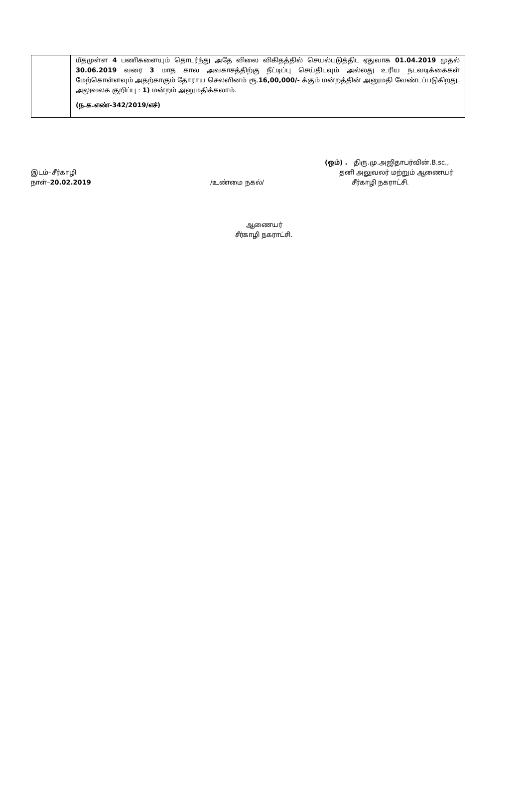| | மீதமுள்ள 4 பணிகளையும் தொடர்ந்து அதே விலை விகிதத்தில் செயல்படுத்திட ஏதுவாக 01.04.2019 முதல் 30.06.2019 வரை 3 மாத கால அவகாசத்திற்கு நீட்டிப்பு செய்திடவும் அல்லது உரிய நடவடிக்கைகள் மேற்கொள்ளவும் அதற்காகும் தோராய செலவினம் ரூ. 16,00,000/- க்கும் மன்றத்தின் அனுமதி வேண்டப்படுகிறது. அலுவலக குறிப்பு : 1) மன்றம் அனுமதிக்கலாம். (ந.க.எண்-342/2019/எச்) |
(ஒம்) . திரு.மு.அஜிதாபர்வின்.B.sc.,
இடம்–சீர்காழி தனி அலுவலர் மற்றும் ஆணையர்
நாள்–20.02.2019 /உண்மை நகல்/ சீர்காழி நகராட்சி.
ஆணையர்
சீர்காழி நகராட்சி.